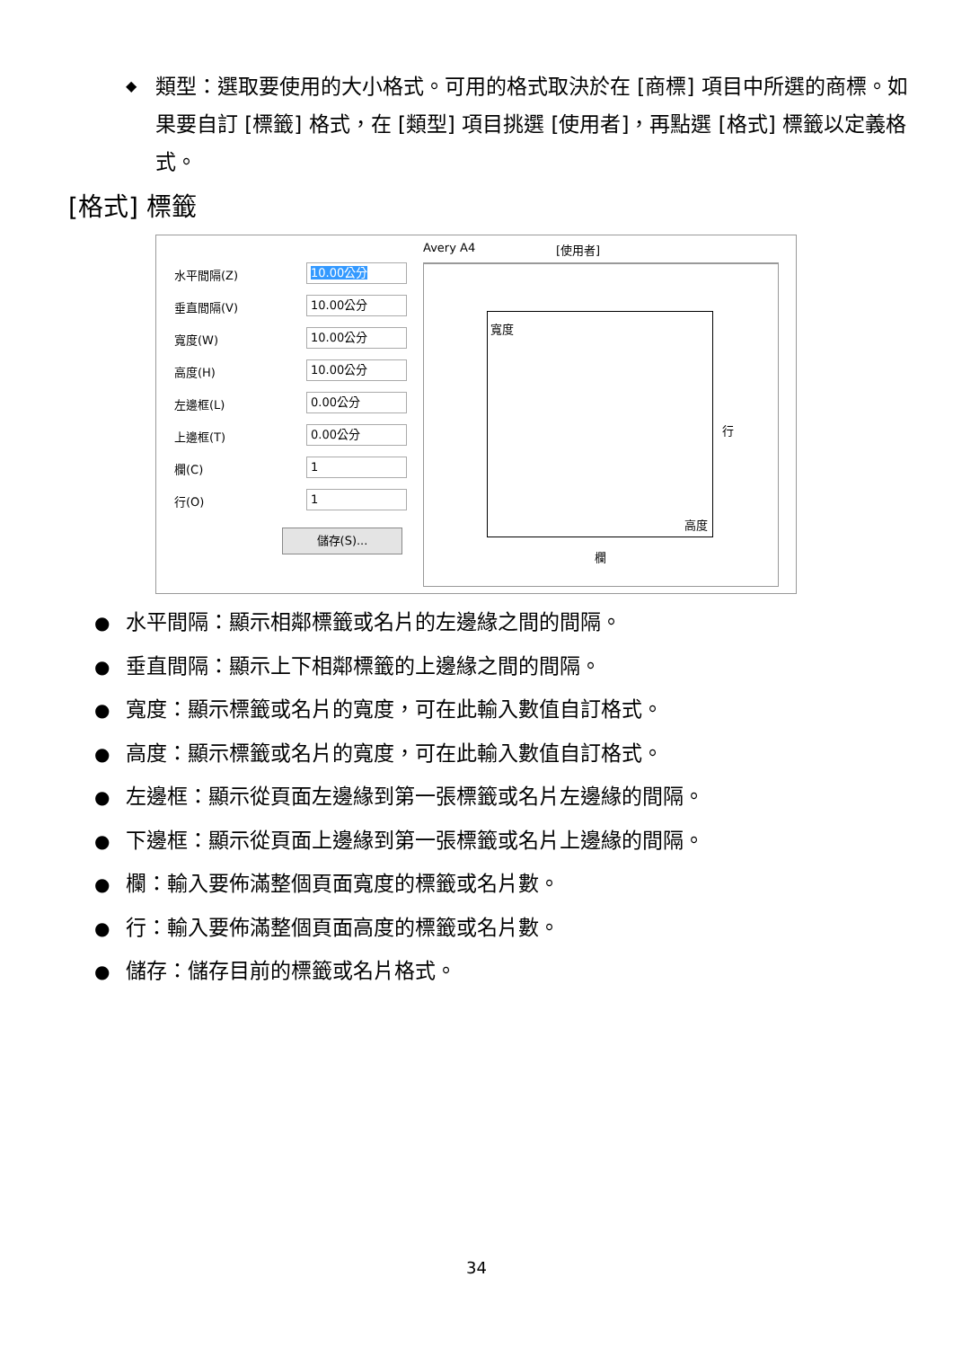◆ 類型：選取要使用的大小格式。可用的格式取決於在 [商標] 項目中所選的商標。如果要自訂 [標籤] 格式，在 [類型] 項目挑選 [使用者]，再點選 [格式] 標籤以定義格式。
[格式] 標籤
Avery A4 [使用者]
水平間隔(Z) 10.00公分
垂直間隔(V) 10.00公分
寬度(W) 10.00公分
高度(H) 10.00公分
左邊框(L) 0.00公分
上邊框(T) 0.00公分
欄(C) 1
行(O) 1
儲存(S)...
寬度
行
高度
欄
● 水平間隔：顯示相鄰標籤或名片的左邊緣之間的間隔。
● 垂直間隔：顯示上下相鄰標籤的上邊緣之間的間隔。
● 寬度：顯示標籤或名片的寬度，可在此輸入數值自訂格式。
● 高度：顯示標籤或名片的寬度，可在此輸入數值自訂格式。
● 左邊框：顯示從頁面左邊緣到第一張標籤或名片左邊緣的間隔。
● 下邊框：顯示從頁面上邊緣到第一張標籤或名片上邊緣的間隔。
● 欄：輸入要佈滿整個頁面寬度的標籤或名片數。
● 行：輸入要佈滿整個頁面高度的標籤或名片數。
● 儲存：儲存目前的標籤或名片格式。
34